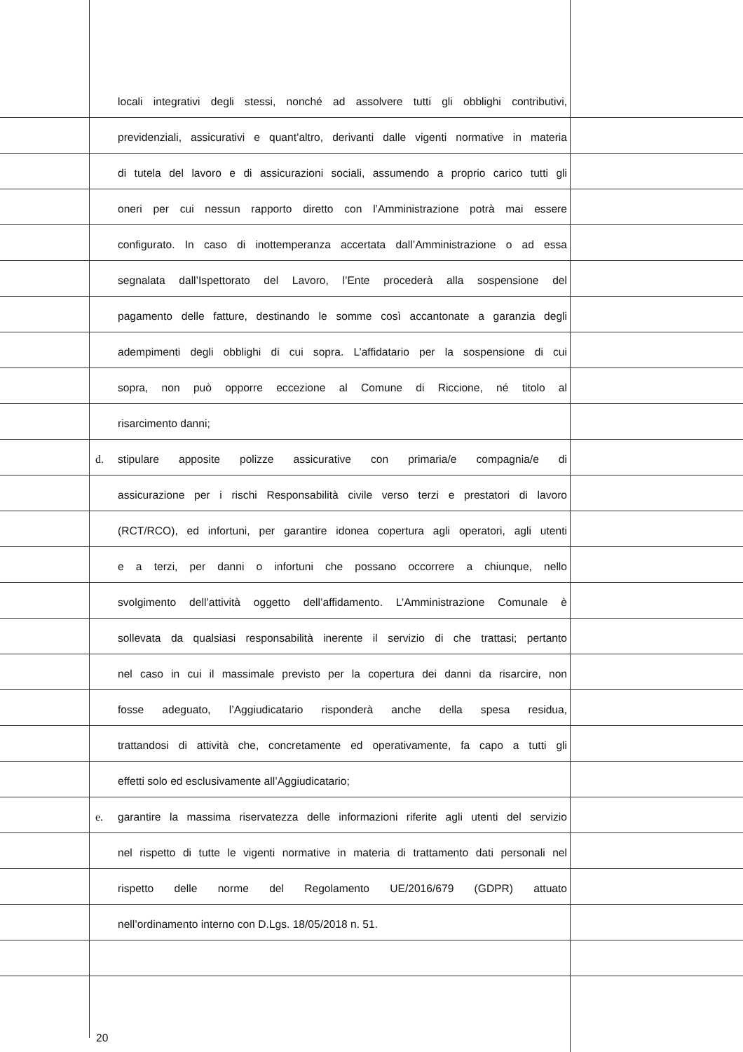locali integrativi degli stessi, nonché ad assolvere tutti gli obblighi contributivi,
previdenziali, assicurativi e quant’altro, derivanti dalle vigenti normative in materia
di tutela del lavoro e di assicurazioni sociali, assumendo a proprio carico tutti gli
oneri per cui nessun rapporto diretto con l’Amministrazione potrà mai essere
configurato. In caso di inottemperanza accertata dall’Amministrazione o ad essa
segnalata dall’Ispettorato del Lavoro, l’Ente procederà alla sospensione del
pagamento delle fatture, destinando le somme così accantonate a garanzia degli
adempimenti degli obblighi di cui sopra. L’affidatario per la sospensione di cui
sopra, non può opporre eccezione al Comune di Riccione, né titolo al
risarcimento danni;
d. stipulare apposite polizze assicurative con primaria/e compagnia/e di
assicurazione per i rischi Responsabilità civile verso terzi e prestatori di lavoro
(RCT/RCO), ed infortuni, per garantire idonea copertura agli operatori, agli utenti
e a terzi, per danni o infortuni che possano occorrere a chiunque, nello
svolgimento dell’attività oggetto dell’affidamento. L’Amministrazione Comunale è
sollevata da qualsiasi responsabilità inerente il servizio di che trattasi; pertanto
nel caso in cui il massimale previsto per la copertura dei danni da risarcire, non
fosse adeguato, l’Aggiudicatario risponderà anche della spesa residua,
trattandosi di attività che, concretamente ed operativamente, fa capo a tutti gli
effetti solo ed esclusivamente all’Aggiudicatario;
e. garantire la massima riservatezza delle informazioni riferite agli utenti del servizio
nel rispetto di tutte le vigenti normative in materia di trattamento dati personali nel
rispetto delle norme del Regolamento UE/2016/679 (GDPR) attuato
nell’ordinamento interno con D.Lgs. 18/05/2018 n. 51.
20